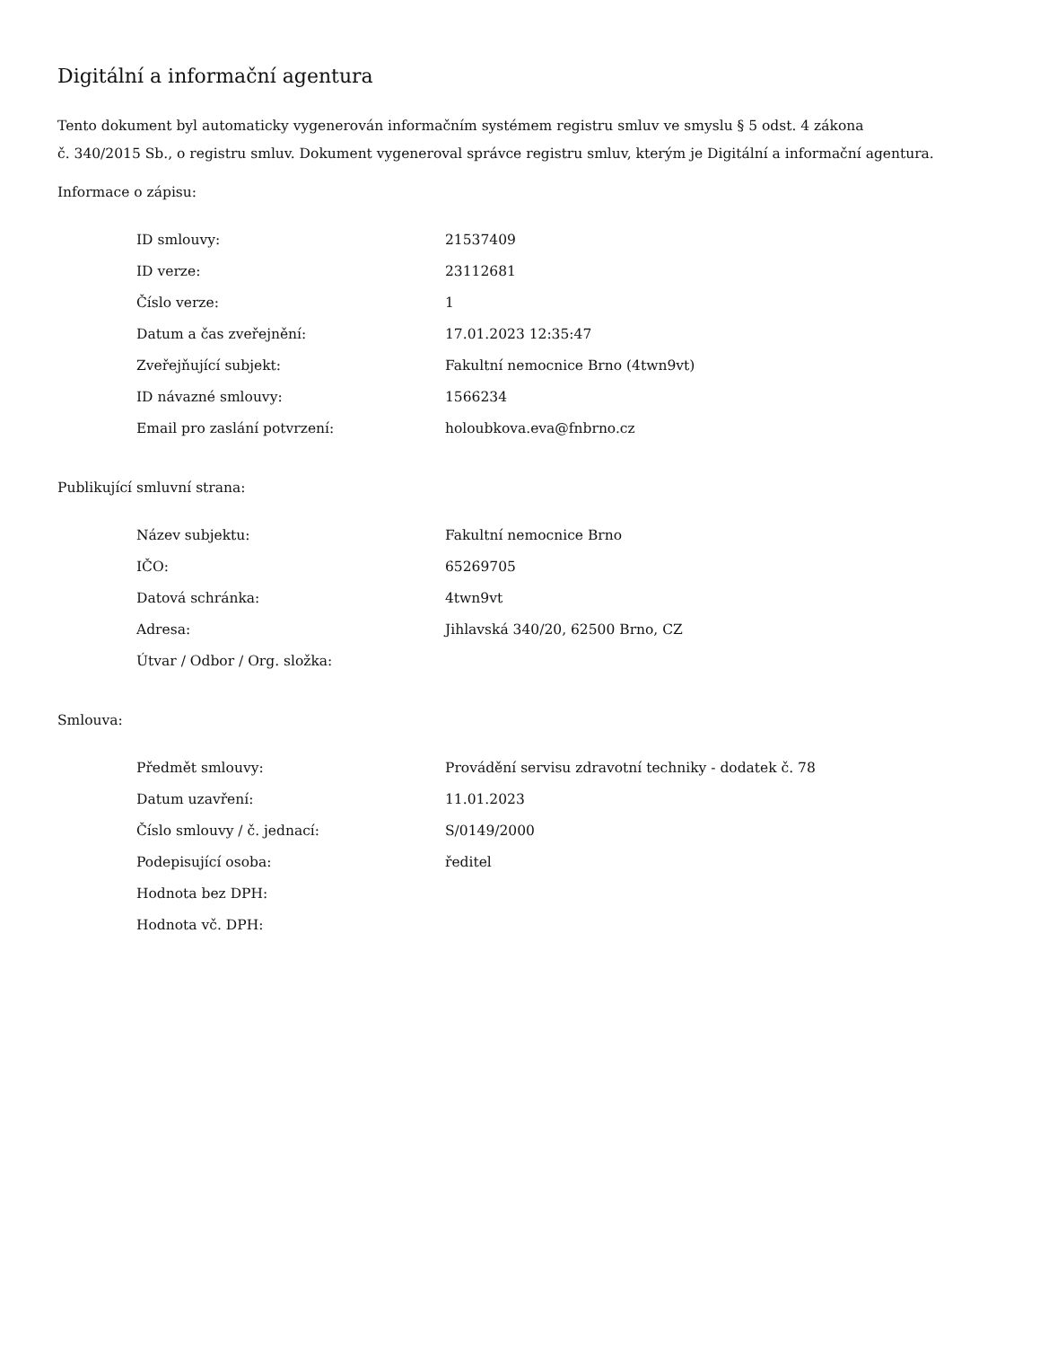Digitální a informační agentura
Tento dokument byl automaticky vygenerován informačním systémem registru smluv ve smyslu § 5 odst. 4 zákona
č. 340/2015 Sb., o registru smluv. Dokument vygeneroval správce registru smluv, kterým je Digitální a informační agentura.
Informace o zápisu:
| ID smlouvy: | 21537409 |
| ID verze: | 23112681 |
| Číslo verze: | 1 |
| Datum a čas zveřejnění: | 17.01.2023 12:35:47 |
| Zveřejňující subjekt: | Fakultní nemocnice Brno (4twn9vt) |
| ID návazné smlouvy: | 1566234 |
| Email pro zaslání potvrzení: | holoubkova.eva@fnbrno.cz |
Publikující smluvní strana:
| Název subjektu: | Fakultní nemocnice Brno |
| IČO: | 65269705 |
| Datová schránka: | 4twn9vt |
| Adresa: | Jihlavská 340/20, 62500 Brno, CZ |
| Útvar / Odbor / Org. složka: | |
Smlouva:
| Předmět smlouvy: | Provádění servisu zdravotní techniky - dodatek č. 78 |
| Datum uzavření: | 11.01.2023 |
| Číslo smlouvy / č. jednací: | S/0149/2000 |
| Podepisující osoba: | ředitel |
| Hodnota bez DPH: | |
| Hodnota vč. DPH: | |